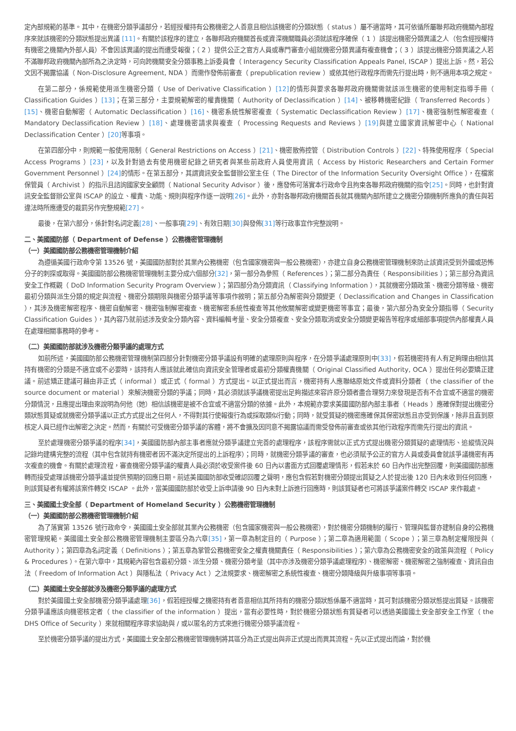定內部規範的基準。其中，在機密分類爭議部分，若經授權持有公務機密之人善意且相信該機密的分類狀態（ status ）屬不適當時，其可依循所屬聯邦政府機關內部程序來就該機密的分類狀態提出異議 [11]。有關於該程序的建立，各聯邦政府機關首長或資深機關職員必須就該程序確保（ 1 ）該提出機密分類異議之人（包含經授權持有機密之機關內外部人員）不會因該異議的提出而遭受報復；（ 2 ）提供公正之官方人員或專門審查小組就機密分類異議有複查機會；（ 3 ）該提出機密分類異議之人若不滿聯邦政府機關內部所為之決定時，可向跨機關安全分類事務上訴委員會（ Interagency Security Classification Appeals Panel, ISCAP ）提出上訴。然，若公文因不揭露協議（ Non-Disclosure Agreement, NDA ）而需作發佈前審查（ prepublication review ）或依其他行政程序而需先行提出時，則不適用本項之規定。
在第二部分，係規範使用派生機密分類（ Use of Derivative Classification ）[12] 的情形與要求各聯邦政府機關需就該派生機密的使用制定指導手冊（ Classification Guides ）[13]；在第三部分，主要規範解密的權責機關（ Authority of Declassification ）[14]、被移轉機密紀錄（ Transferred Records ）[15]、機密自動解密（ Automatic Declassification ）[16]、機密系統性解密複查（ Systematic Declassification Review ）[17]、機密強制性解密複查（ Mandatory Declassification Review ）[18]、處理機密請求與複查（ Processing Requests and Reviews ）[19] 與建立國家資訊解密中心（ National Declassification Center ）[20] 等事項。
在第四部分中，則規範一般使用限制（ General Restrictions on Access ）[21]、機密散佈控管（ Distribution Controls ）[22]、特殊使用程序（ Special Access Programs ）[23]，以及針對過去有使用機密紀錄之研究者與某些前政府人員使用資訊（ Access by Historic Researchers and Certain Former Government Personnel ）[24] 的情形。在第五部分，其謂資訊安全監督辦公室主任（ The Director of the Information Security Oversight Office ），在檔案保管員（ Archivist ）的指示且諮詢國家安全顧問（ National Security Advisor ）後，應發佈可落實本行政命令且拘束各聯邦政府機關的指令[25]。同時，也針對資訊安全監督辦公室與 ISCAP 的設立、權責、功能、規則與程序作逐一說明[26]。此外，亦對各聯邦政府機關首長就其機關內部所建立之機密分類機制所應負的責任與若違法時所應遭受的裁罰另作完整規範[27]。
最後，在第六部分，係針對名詞定義[28]、一般事項[29]、有效日期[30] 與發佈[31] 等行政事宜作完整說明。
二、美國國防部（ Department of Defense ）公務機密管理機制
（一）美國國防部公務機密管理機制介紹
為遵循美國行政命令第 13526 號，美國國防部對於其業內公務機密（包含國家機密與一般公務機密），亦建立自身公務機密管理機制來防止該資訊受到外國或恐怖分子的刺探或取得。美國國防部公務機密管理機制主要分成六個部分[32]，第一部分為參照（ References ）；第二部分為責任（ Responsibilities ）；第三部分為資訊安全工作概觀（ DoD Information Security Program Overview ）；第四部分為分類資訊（ Classifying Information ），其就機密分類政策、機密分類等級、機密最初分類與派生分類的規定與流程、機密分類期限與機密分類爭議等事項作敘明；第五部分為解密與分類變更（ Declassification and Changes in Classification ），其涉及機密解密程序、機密自動解密、機密強制解密複查、機密解密系統性複查等其他攸關解密或變更機密等事宜；最後，第六部分為安全分類指導（ Security Classification Guides ），其內容乃就前述涉及安全分類內容、資料編輯考量、安全分類複查、安全分類取消或安全分類變更報告等程序或細部事項提供內部權責人員在處理相關事務時的參考。
（二）美國國防部就涉及機密分類爭議的處理方式
如前所述，美國國防部公務機密管理機制第四部分針對機密分類爭議設有明確的處理原則與程序，在分類爭議處理原則中[33]，假若機密持有人有足夠理由相信其持有機密的分類是不適宜或不必要時，該持有人應該就此確信向資訊安全管理者或最初分類權責機關（ Original Classified Authority, OCA ）提出任何必要矯正建議。前述矯正建議可藉由非正式（ informal ）或正式（ formal ）方式提出。以正式提出而言，機密持有人應聯絡原始文件或資料分類者（ the classifier of the source document or material ）來解決機密分類的爭議；同時，其必須就該爭議機密提出足夠描述來容許原分類者盡合理努力來發現是否有不合宜或不適當的機密分類情況，且應提出理由來說明為何他（她）相信該機密是被不合宜或不適當分類的依據。此外，本規範亦要求美國國防部內部主事者（ Heads ）應確保對提出機密分類狀態質疑或就機密分類爭議以正式方式提出之任何人，不得對其行使報復行為或採取類似行動；同時，就受質疑的機密應確保其保密狀態且亦受到保護，除非且直到原核定人員已經作出解密之決定。然而，有關於可受機密分類爭議的客體，將不會擴及因同意不揭露協議而需受發佈前審查或依其他行政程序而需先行提出的資訊。
至於處理機密分類爭議的程序[34]，美國國防部內部主事者應就分類爭議建立完善的處理程序，該程序需就以正式方式提出機密分類質疑的處理情形、追縱情況與記錄均建構完整的流程（其中包含就持有機密者因不滿決定所提出的上訴程序）；同時，就機密分類爭議的審查，也必須賦予公正的官方人員或委員會就該爭議機密有再次複查的機會。有關於處理流程，審查機密分類爭議的權責人員必須於收受案件後 60 日內以書面方式回覆處理情形，假若未於 60 日內作出完整回覆，則美國國防部應轉而接受處理該機密分類爭議並提供預期的回應日期。前述美國國防部收受確認回覆之聲明，應包含假若對機密分類提出質疑之人於提出後 120 日內未收到任何回應，則該質疑者有權將該案件轉交 ISCAP 。此外，當美國國防部於收受上訴申請後 90 日內未對上訴進行回應時，則該質疑者也可將該爭議案件轉交 ISCAP 來作裁處。
三、美國國土安全部（ Department of Homeland Security ）公務機密管理機制
（一）美國國防部公務機密管理機制介紹
為了落實第 13526 號行政命令，美國國土安全部就其業內公務機密（包含國家機密與一般公務機密），對於機密分類機制的履行、管理與監督亦建制自身的公務機密管理規範。美國國土安全部公務機密管理機制主要區分為六章[35]，第一章為制定目的（ Purpose ）；第二章為適用範圍（ Scope ）；第三章為制定權限授與（ Authority ）；第四章為名詞定義（ Definitions ）；第五章為掌管公務機密安全之權責機關責任（ Responsibilities ）；第六章為公務機密安全的政策與流程（ Policy & Procedures ）。在第六章中，其規範內容包含最初分類、派生分類、機密分類考量（其中亦涉及機密分類爭議處理程序）、機密解密、機密解密之強制複查、資訊自由法（ Freedom of Information Act ）與隱私法（ Privacy Act ）之法規要求、機密解密之系統性複查、機密分類降級與升級事項等事項。
（二）美國國土安全部就涉及機密分類爭議的處理方式
對於美國國土安全部機密分類爭議處理[36]，假若經授權之機密持有者善意相信其所持有的機密分類狀態係屬不適當時，其可對該機密分類狀態提出質疑。該機密分類爭議應該向機密核定者（ the classifier of the information ）提出，當有必要性時，對於機密分類狀態有質疑者可以透過美國國土安全部安全工作室（ the DHS Office of Security ）來就相關程序尋求協助與 / 或以匿名的方式來進行機密分類爭議流程。
至於機密分類爭議的提出方式，美國國土安全部公務機密管理機制將其區分為正式提出與非正式提出而異其流程。先以正式提出而論，對於機